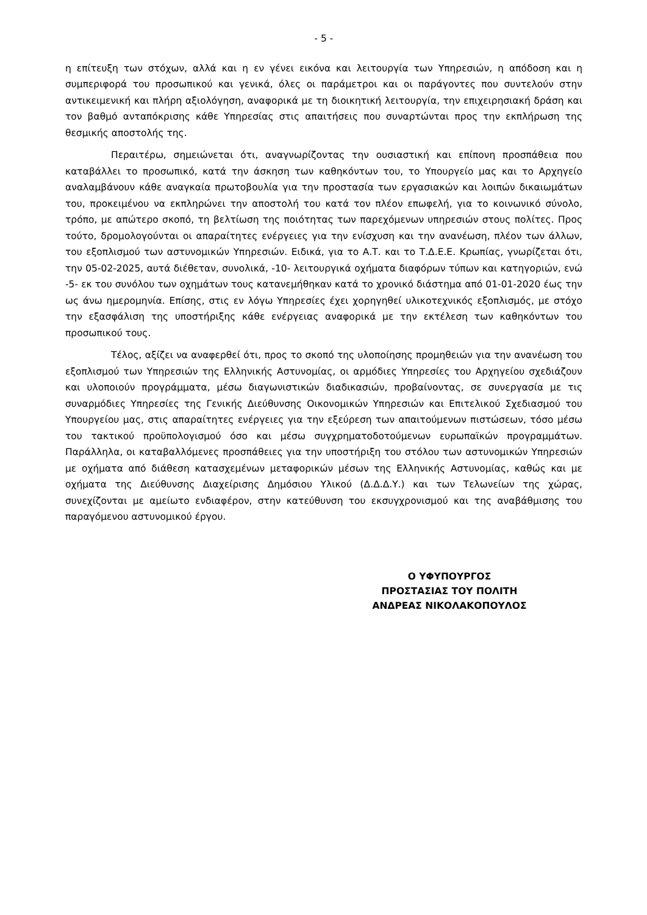- 5 -
η επίτευξη των στόχων, αλλά και η εν γένει εικόνα και λειτουργία των Υπηρεσιών, η απόδοση και η συμπεριφορά του προσωπικού και γενικά, όλες οι παράμετροι και οι παράγοντες που συντελούν στην αντικειμενική και πλήρη αξιολόγηση, αναφορικά με τη διοικητική λειτουργία, την επιχειρησιακή δράση και τον βαθμό ανταπόκρισης κάθε Υπηρεσίας στις απαιτήσεις που συναρτώνται προς την εκπλήρωση της θεσμικής αποστολής της.
Περαιτέρω, σημειώνεται ότι, αναγνωρίζοντας την ουσιαστική και επίπονη προσπάθεια που καταβάλλει το προσωπικό, κατά την άσκηση των καθηκόντων του, το Υπουργείο μας και το Αρχηγείο αναλαμβάνουν κάθε αναγκαία πρωτοβουλία για την προστασία των εργασιακών και λοιπών δικαιωμάτων του, προκειμένου να εκπληρώνει την αποστολή του κατά τον πλέον επωφελή, για το κοινωνικό σύνολο, τρόπο, με απώτερο σκοπό, τη βελτίωση της ποιότητας των παρεχόμενων υπηρεσιών στους πολίτες. Προς τούτο, δρομολογούνται οι απαραίτητες ενέργειες για την ενίσχυση και την ανανέωση, πλέον των άλλων, του εξοπλισμού των αστυνομικών Υπηρεσιών. Ειδικά, για το Α.Τ. και το Τ.Δ.Ε.Ε. Κρωπίας, γνωρίζεται ότι, την 05-02-2025, αυτά διέθεταν, συνολικά, -10- λειτουργικά οχήματα διαφόρων τύπων και κατηγοριών, ενώ -5- εκ του συνόλου των οχημάτων τους κατανεμήθηκαν κατά το χρονικό διάστημα από 01-01-2020 έως την ως άνω ημερομηνία. Επίσης, στις εν λόγω Υπηρεσίες έχει χορηγηθεί υλικοτεχνικός εξοπλισμός, με στόχο την εξασφάλιση της υποστήριξης κάθε ενέργειας αναφορικά με την εκτέλεση των καθηκόντων του προσωπικού τους.
Τέλος, αξίζει να αναφερθεί ότι, προς το σκοπό της υλοποίησης προμηθειών για την ανανέωση του εξοπλισμού των Υπηρεσιών της Ελληνικής Αστυνομίας, οι αρμόδιες Υπηρεσίες του Αρχηγείου σχεδιάζουν και υλοποιούν προγράμματα, μέσω διαγωνιστικών διαδικασιών, προβαίνοντας, σε συνεργασία με τις συναρμόδιες Υπηρεσίες της Γενικής Διεύθυνσης Οικονομικών Υπηρεσιών και Επιτελικού Σχεδιασμού του Υπουργείου μας, στις απαραίτητες ενέργειες για την εξεύρεση των απαιτούμενων πιστώσεων, τόσο μέσω του τακτικού προϋπολογισμού όσο και μέσω συγχρηματοδοτούμενων ευρωπαϊκών προγραμμάτων. Παράλληλα, οι καταβαλλόμενες προσπάθειες για την υποστήριξη του στόλου των αστυνομικών Υπηρεσιών με οχήματα από διάθεση κατασχεμένων μεταφορικών μέσων της Ελληνικής Αστυνομίας, καθώς και με οχήματα της Διεύθυνσης Διαχείρισης Δημόσιου Υλικού (Δ.Δ.Δ.Υ.) και των Τελωνείων της χώρας, συνεχίζονται με αμείωτο ενδιαφέρον, στην κατεύθυνση του εκσυγχρονισμού και της αναβάθμισης του παραγόμενου αστυνομικού έργου.
Ο ΥΦΥΠΟΥΡΓΟΣ
ΠΡΟΣΤΑΣΙΑΣ ΤΟΥ ΠΟΛΙΤΗ
ΑΝΔΡΕΑΣ ΝΙΚΟΛΑΚΟΠΟΥΛΟΣ